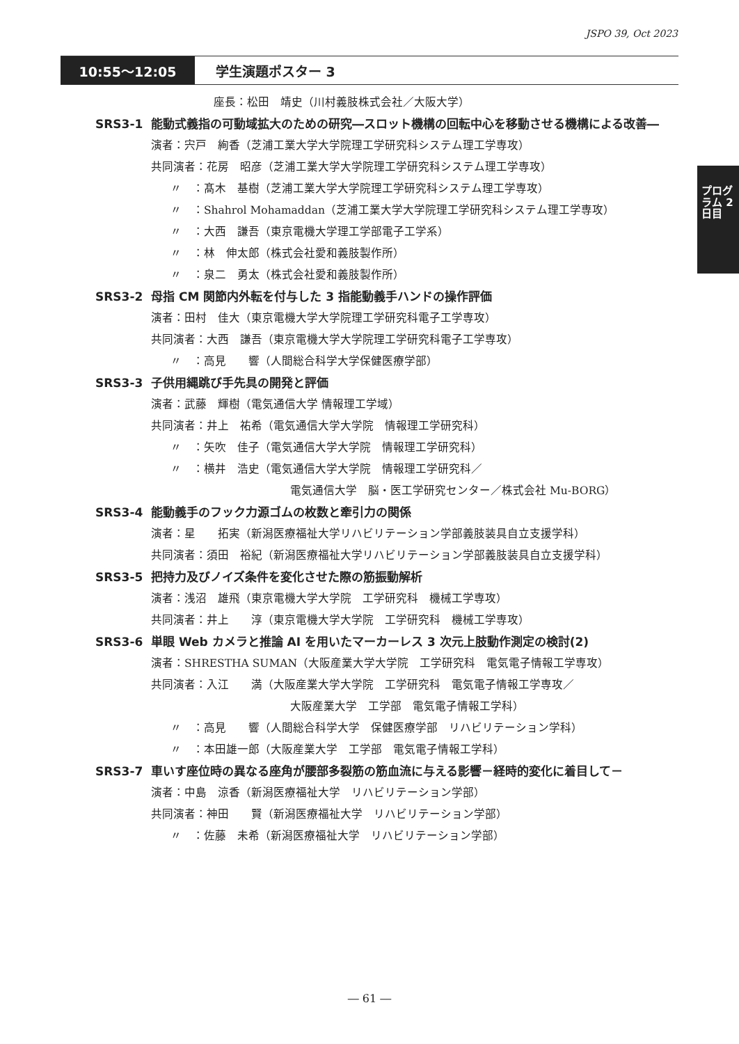JSPO 39, Oct 2023
10:55～12:05 学生演題ポスター 3
プログラム 2日目
座長：松田　靖史（川村義肢株式会社／大阪大学）
SRS3-1 能動式義指の可動域拡大のための研究―スロット機構の回転中心を移動させる機構による改善―
演者：宍戸　絢香（芝浦工業大学大学院理工学研究科システム理工学専攻）
共同演者：花房　昭彦（芝浦工業大学大学院理工学研究科システム理工学専攻）
〃　：髙木　基樹（芝浦工業大学大学院理工学研究科システム理工学専攻）
〃　：Shahrol Mohamaddan（芝浦工業大学大学院理工学研究科システム理工学専攻）
〃　：大西　謙吾（東京電機大学理工学部電子工学系）
〃　：林　伸太郎（株式会社愛和義肢製作所）
〃　：泉二　勇太（株式会社愛和義肢製作所）
SRS3-2 母指 CM 関節内外転を付与した 3 指能動義手ハンドの操作評価
演者：田村　佳大（東京電機大学大学院理工学研究科電子工学専攻）
共同演者：大西　謙吾（東京電機大学大学院理工学研究科電子工学専攻）
〃　：高見　　響（人間総合科学大学保健医療学部）
SRS3-3 子供用縄跳び手先具の開発と評価
演者：武藤　輝樹（電気通信大学 情報理工学域）
共同演者：井上　祐希（電気通信大学大学院　情報理工学研究科）
〃　：矢吹　佳子（電気通信大学大学院　情報理工学研究科）
〃　：横井　浩史（電気通信大学大学院　情報理工学研究科／
電気通信大学　脳・医工学研究センター／株式会社 Mu-BORG）
SRS3-4 能動義手のフック力源ゴムの枚数と牽引力の関係
演者：星　　拓実（新潟医療福祉大学リハビリテーション学部義肢装具自立支援学科）
共同演者：須田　裕紀（新潟医療福祉大学リハビリテーション学部義肢装具自立支援学科）
SRS3-5 把持力及びノイズ条件を変化させた際の筋振動解析
演者：浅沼　雄飛（東京電機大学大学院　工学研究科　機械工学専攻）
共同演者：井上　　淳（東京電機大学大学院　工学研究科　機械工学専攻）
SRS3-6 単眼 Web カメラと推論 AI を用いたマーカーレス 3 次元上肢動作測定の検討(2)
演者：SHRESTHA SUMAN（大阪産業大学大学院　工学研究科　電気電子情報工学専攻）
共同演者：入江　　満（大阪産業大学大学院　工学研究科　電気電子情報工学専攻／
大阪産業大学　工学部　電気電子情報工学科）
〃　：高見　　響（人間総合科学大学　保健医療学部　リハビリテーション学科）
〃　：本田雄一郎（大阪産業大学　工学部　電気電子情報工学科）
SRS3-7 車いす座位時の異なる座角が腰部多裂筋の筋血流に与える影響－経時的変化に着目して－
演者：中島　涼香（新潟医療福祉大学　リハビリテーション学部）
共同演者：神田　　賢（新潟医療福祉大学　リハビリテーション学部）
〃　：佐藤　未希（新潟医療福祉大学　リハビリテーション学部）
― 61 ―